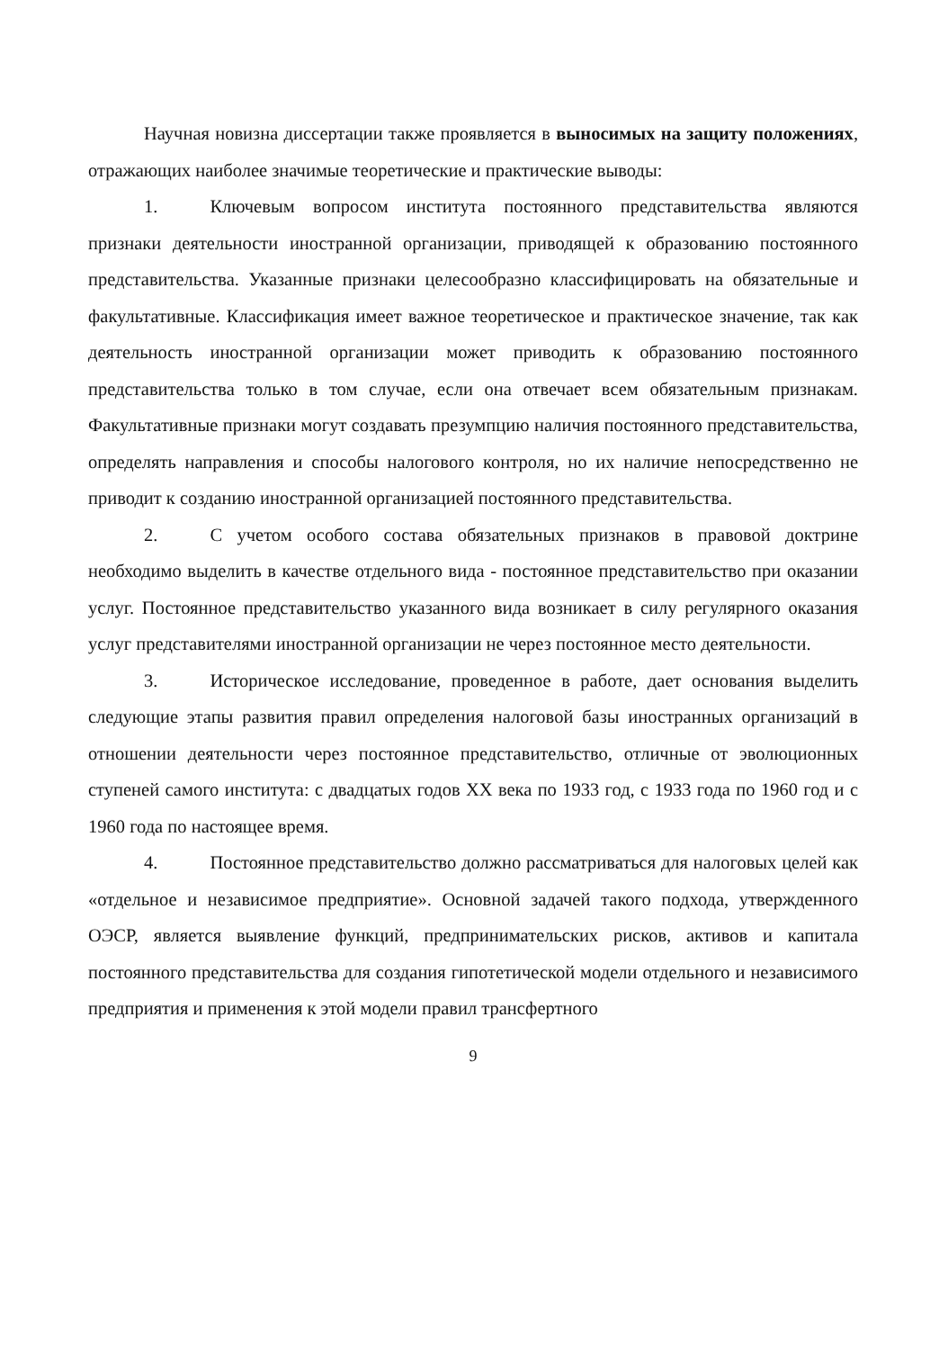Научная новизна диссертации также проявляется в выносимых на защиту положениях, отражающих наиболее значимые теоретические и практические выводы:
1. Ключевым вопросом института постоянного представительства являются признаки деятельности иностранной организации, приводящей к образованию постоянного представительства. Указанные признаки целесообразно классифицировать на обязательные и факультативные. Классификация имеет важное теоретическое и практическое значение, так как деятельность иностранной организации может приводить к образованию постоянного представительства только в том случае, если она отвечает всем обязательным признакам. Факультативные признаки могут создавать презумпцию наличия постоянного представительства, определять направления и способы налогового контроля, но их наличие непосредственно не приводит к созданию иностранной организацией постоянного представительства.
2. С учетом особого состава обязательных признаков в правовой доктрине необходимо выделить в качестве отдельного вида - постоянное представительство при оказании услуг. Постоянное представительство указанного вида возникает в силу регулярного оказания услуг представителями иностранной организации не через постоянное место деятельности.
3. Историческое исследование, проведенное в работе, дает основания выделить следующие этапы развития правил определения налоговой базы иностранных организаций в отношении деятельности через постоянное представительство, отличные от эволюционных ступеней самого института: с двадцатых годов XX века по 1933 год, с 1933 года по 1960 год и с 1960 года по настоящее время.
4. Постоянное представительство должно рассматриваться для налоговых целей как «отдельное и независимое предприятие». Основной задачей такого подхода, утвержденного ОЭСР, является выявление функций, предпринимательских рисков, активов и капитала постоянного представительства для создания гипотетической модели отдельного и независимого предприятия и применения к этой модели правил трансфертного
9